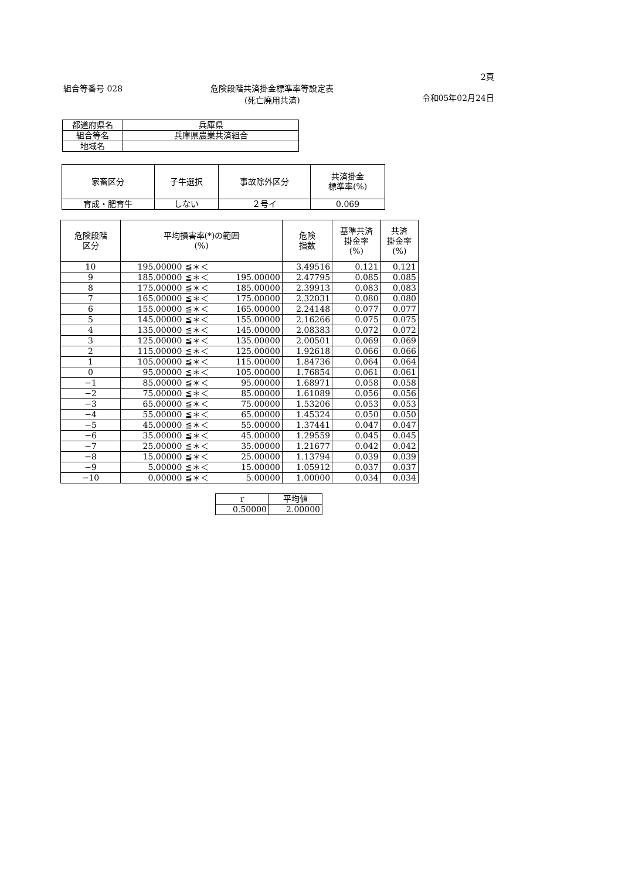2頁
組合等番号 028 危険段階共済掛金標準率等設定表
(死亡廃用共済)
令和05年02月24日
| 都道府県名 | 兵庫県 |
| 組合等名 | 兵庫県農業共済組合 |
| 地域名 | |
| 家畜区分 | 子牛選択 | 事故除外区分 | 共済掛金 標準率(%) |
| --- | --- | --- | --- |
| 育成・肥育牛 | しない | ２号イ | 0.069 |
| 危険段階 区分 | 平均損害率(*)の範囲 (%) | | | 危険 指数 | 基準共済 掛金率 (%) | 共済 掛金率 (%) |
| --- | --- | --- | --- | --- | --- | --- |
| 10 | 195.00000 | ≦＊＜ | | 3.49516 | 0.121 | 0.121 |
| 9 | 185.00000 | ≦＊＜ | 195.00000 | 2.47795 | 0.085 | 0.085 |
| 8 | 175.00000 | ≦＊＜ | 185.00000 | 2.39913 | 0.083 | 0.083 |
| 7 | 165.00000 | ≦＊＜ | 175.00000 | 2.32031 | 0.080 | 0.080 |
| 6 | 155.00000 | ≦＊＜ | 165.00000 | 2.24148 | 0.077 | 0.077 |
| 5 | 145.00000 | ≦＊＜ | 155.00000 | 2.16266 | 0.075 | 0.075 |
| 4 | 135.00000 | ≦＊＜ | 145.00000 | 2.08383 | 0.072 | 0.072 |
| 3 | 125.00000 | ≦＊＜ | 135.00000 | 2.00501 | 0.069 | 0.069 |
| 2 | 115.00000 | ≦＊＜ | 125.00000 | 1.92618 | 0.066 | 0.066 |
| 1 | 105.00000 | ≦＊＜ | 115.00000 | 1.84736 | 0.064 | 0.064 |
| 0 | 95.00000 | ≦＊＜ | 105.00000 | 1.76854 | 0.061 | 0.061 |
| −1 | 85.00000 | ≦＊＜ | 95.00000 | 1.68971 | 0.058 | 0.058 |
| −2 | 75.00000 | ≦＊＜ | 85.00000 | 1.61089 | 0.056 | 0.056 |
| −3 | 65.00000 | ≦＊＜ | 75.00000 | 1.53206 | 0.053 | 0.053 |
| −4 | 55.00000 | ≦＊＜ | 65.00000 | 1.45324 | 0.050 | 0.050 |
| −5 | 45.00000 | ≦＊＜ | 55.00000 | 1.37441 | 0.047 | 0.047 |
| −6 | 35.00000 | ≦＊＜ | 45.00000 | 1.29559 | 0.045 | 0.045 |
| −7 | 25.00000 | ≦＊＜ | 35.00000 | 1.21677 | 0.042 | 0.042 |
| −8 | 15.00000 | ≦＊＜ | 25.00000 | 1.13794 | 0.039 | 0.039 |
| −9 | 5.00000 | ≦＊＜ | 15.00000 | 1.05912 | 0.037 | 0.037 |
| −10 | 0.00000 | ≦＊＜ | 5.00000 | 1.00000 | 0.034 | 0.034 |
| r | 平均値 |
| 0.50000 | 2.00000 |